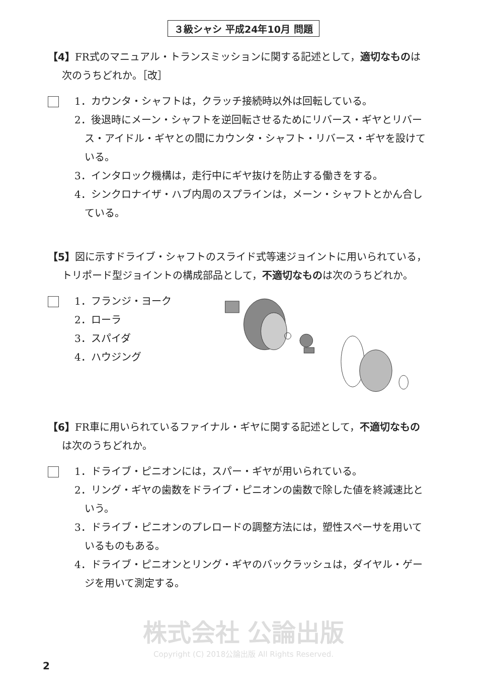３級シャシ 平成24年10月 問題
【4】FR式のマニュアル・トランスミッションに関する記述として，適切なものは次のうちどれか。［改］
1．カウンタ・シャフトは，クラッチ接続時以外は回転している。
2．後退時にメーン・シャフトを逆回転させるためにリバース・ギヤとリバース・アイドル・ギヤとの間にカウンタ・シャフト・リバース・ギヤを設けている。
3．インタロック機構は，走行中にギヤ抜けを防止する働きをする。
4．シンクロナイザ・ハブ内周のスプラインは，メーン・シャフトとかん合している。
【5】図に示すドライブ・シャフトのスライド式等速ジョイントに用いられている，トリポード型ジョイントの構成部品として，不適切なものは次のうちどれか。
1．フランジ・ヨーク
2．ローラ
3．スパイダ
4．ハウジング
【6】FR車に用いられているファイナル・ギヤに関する記述として，不適切なものは次のうちどれか。
1．ドライブ・ピニオンには，スパー・ギヤが用いられている。
2．リング・ギヤの歯数をドライブ・ピニオンの歯数で除した値を終減速比という。
3．ドライブ・ピニオンのプレロードの調整方法には，塑性スペーサを用いているものもある。
4．ドライブ・ピニオンとリング・ギヤのバックラッシュは，ダイヤル・ゲージを用いて測定する。
株式会社 公論出版
Copyright (C) 2018公論出版 All Rights Reserved.
2